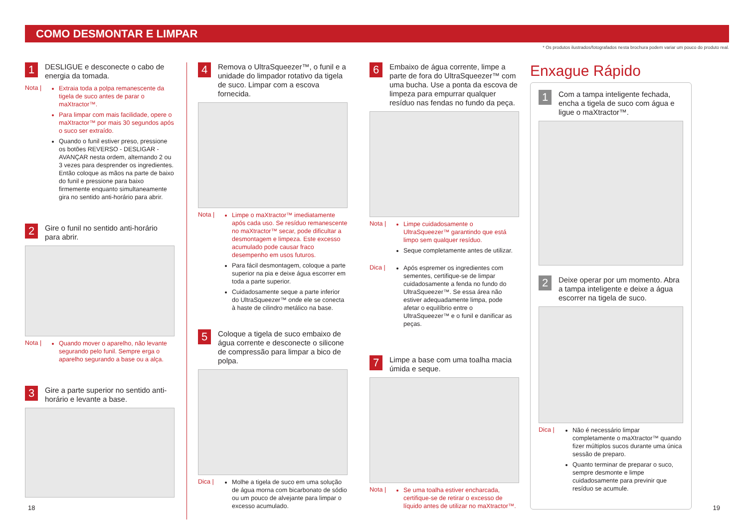COMO DESMONTAR E LIMPAR
* Os produtos ilustrados/fotografados nesta brochura podem variar um pouco do produto real.
1
DESLIGUE e desconecte o cabo de energia da tomada.
Nota |
Extraia toda a polpa remanescente da tigela de suco antes de parar o maXtractor™.
Para limpar com mais facilidade, opere o maXtractor™ por mais 30 segundos após o suco ser extraído.
Quando o funil estiver preso, pressione os botões REVERSO - DESLIGAR - AVANÇAR nesta ordem, alternando 2 ou 3 vezes para desprender os ingredientes. Então coloque as mãos na parte de baixo do funil e pressione para baixo firmemente enquanto simultaneamente gira no sentido anti-horário para abrir.
2
Gire o funil no sentido anti-horário para abrir.
Nota |
Quando mover o aparelho, não levante segurando pelo funil. Sempre erga o aparelho segurando a base ou a alça.
3
Gire a parte superior no sentido anti-horário e levante a base.
4
Remova o UltraSqueezer™, o funil e a unidade do limpador rotativo da tigela de suco. Limpar com a escova fornecida.
Nota |
Limpe o maXtractor™ imediatamente após cada uso. Se resíduo remanescente no maXtractor™ secar, pode dificultar a desmontagem e limpeza. Este excesso acumulado pode causar fraco desempenho em usos futuros.
Para fácil desmontagem, coloque a parte superior na pia e deixe água escorrer em toda a parte superior.
Cuidadosamente seque a parte inferior do UltraSqueezer™ onde ele se conecta à haste de cilindro metálico na base.
5
Coloque a tigela de suco embaixo de água corrente e desconecte o silicone de compressão para limpar a bico de polpa.
Dica |
Molhe a tigela de suco em uma solução de água morna com bicarbonato de sódio ou um pouco de alvejante para limpar o excesso acumulado.
6
Embaixo de água corrente, limpe a parte de fora do UltraSqueezer™ com uma bucha. Use a ponta da escova de limpeza para empurrar qualquer resíduo nas fendas no fundo da peça.
Nota |
Limpe cuidadosamente o UltraSqueezer™ garantindo que está limpo sem qualquer resíduo.
Seque completamente antes de utilizar.
Dica |
Após espremer os ingredientes com sementes, certifique-se de limpar cuidadosamente a fenda no fundo do UltraSqueezer™. Se essa área não estiver adequadamente limpa, pode afetar o equilíbrio entre o UltraSqueezer™ e o funil e danificar as peças.
7
Limpe a base com uma toalha macia úmida e seque.
Nota |
Se uma toalha estiver encharcada, certifique-se de retirar o excesso de líquido antes de utilizar no maXtractor™.
Enxague Rápido
1
Com a tampa inteligente fechada, encha a tigela de suco com água e ligue o maXtractor™.
2
Deixe operar por um momento. Abra a tampa inteligente e deixe a água escorrer na tigela de suco.
Dica |
Não é necessário limpar completamente o maXtractor™ quando fizer múltiplos sucos durante uma única sessão de preparo.
Quanto terminar de preparar o suco, sempre desmonte e limpe cuidadosamente para previnir que resíduo se acumule.
18 19